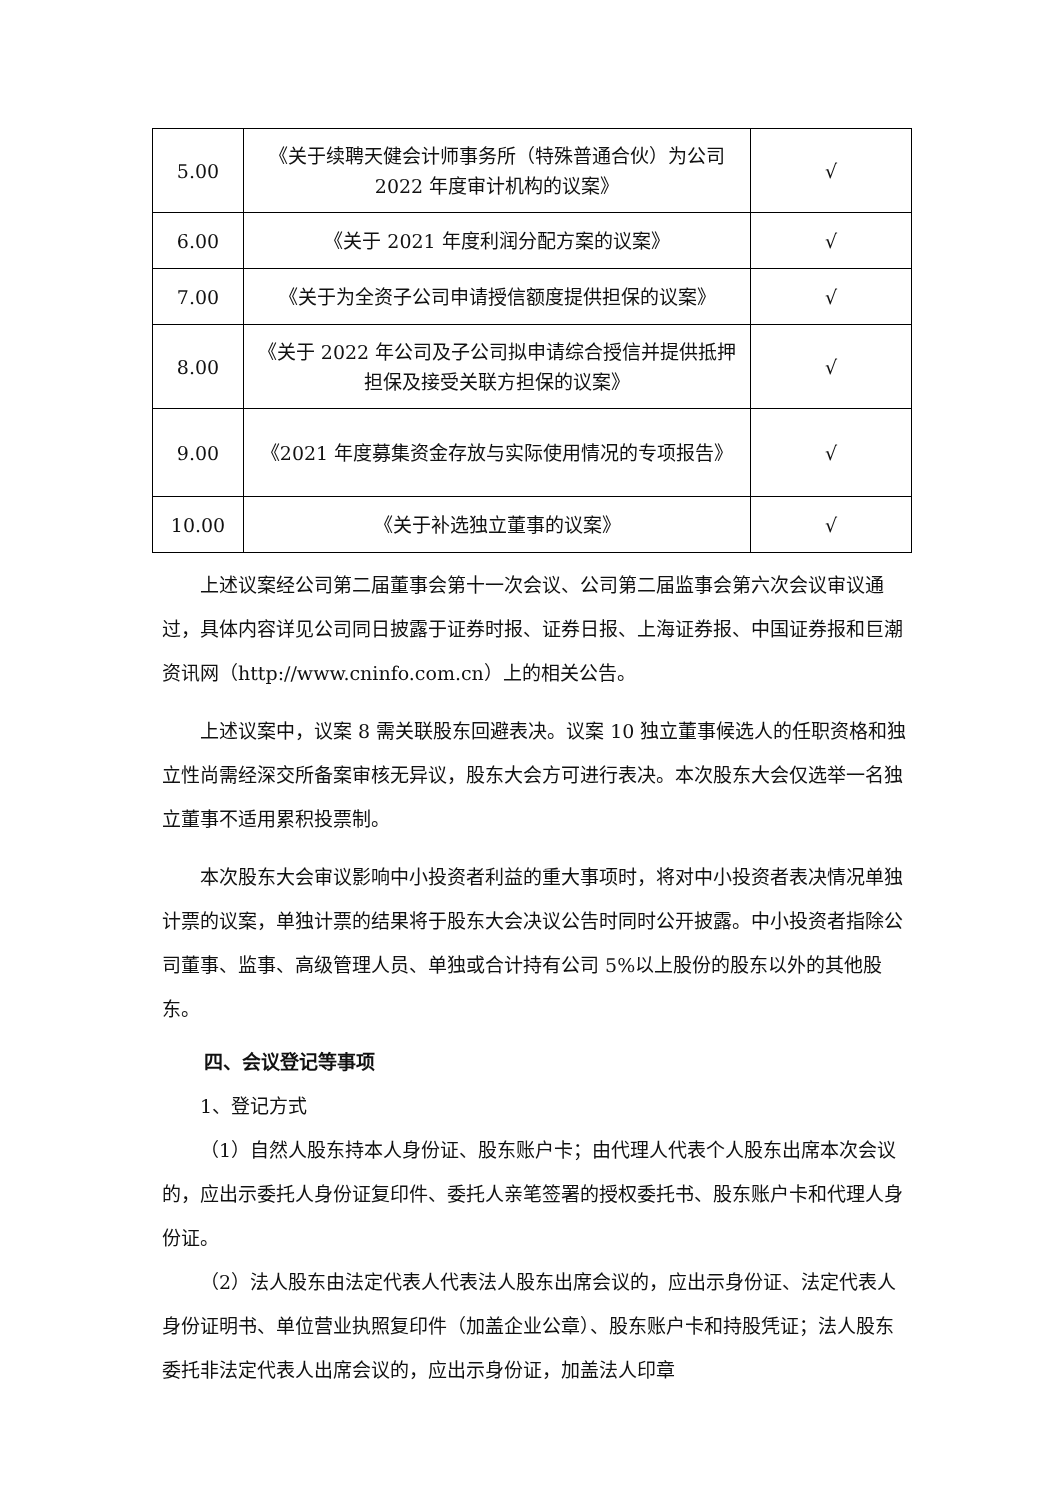| 5.00 | 《关于续聘天健会计师事务所（特殊普通合伙）为公司 2022 年度审计机构的议案》 | √ |
| 6.00 | 《关于 2021 年度利润分配方案的议案》 | √ |
| 7.00 | 《关于为全资子公司申请授信额度提供担保的议案》 | √ |
| 8.00 | 《关于 2022 年公司及子公司拟申请综合授信并提供抵押担保及接受关联方担保的议案》 | √ |
| 9.00 | 《2021 年度募集资金存放与实际使用情况的专项报告》 | √ |
| 10.00 | 《关于补选独立董事的议案》 | √ |
上述议案经公司第二届董事会第十一次会议、公司第二届监事会第六次会议审议通过，具体内容详见公司同日披露于证券时报、证券日报、上海证券报、中国证券报和巨潮资讯网（http://www.cninfo.com.cn）上的相关公告。
上述议案中，议案 8 需关联股东回避表决。议案 10 独立董事候选人的任职资格和独立性尚需经深交所备案审核无异议，股东大会方可进行表决。本次股东大会仅选举一名独立董事不适用累积投票制。
本次股东大会审议影响中小投资者利益的重大事项时，将对中小投资者表决情况单独计票的议案，单独计票的结果将于股东大会决议公告时同时公开披露。中小投资者指除公司董事、监事、高级管理人员、单独或合计持有公司 5%以上股份的股东以外的其他股东。
四、会议登记等事项
1、登记方式
（1）自然人股东持本人身份证、股东账户卡；由代理人代表个人股东出席本次会议的，应出示委托人身份证复印件、委托人亲笔签署的授权委托书、股东账户卡和代理人身份证。
（2）法人股东由法定代表人代表法人股东出席会议的，应出示身份证、法定代表人身份证明书、单位营业执照复印件（加盖企业公章）、股东账户卡和持股凭证；法人股东委托非法定代表人出席会议的，应出示身份证，加盖法人印章